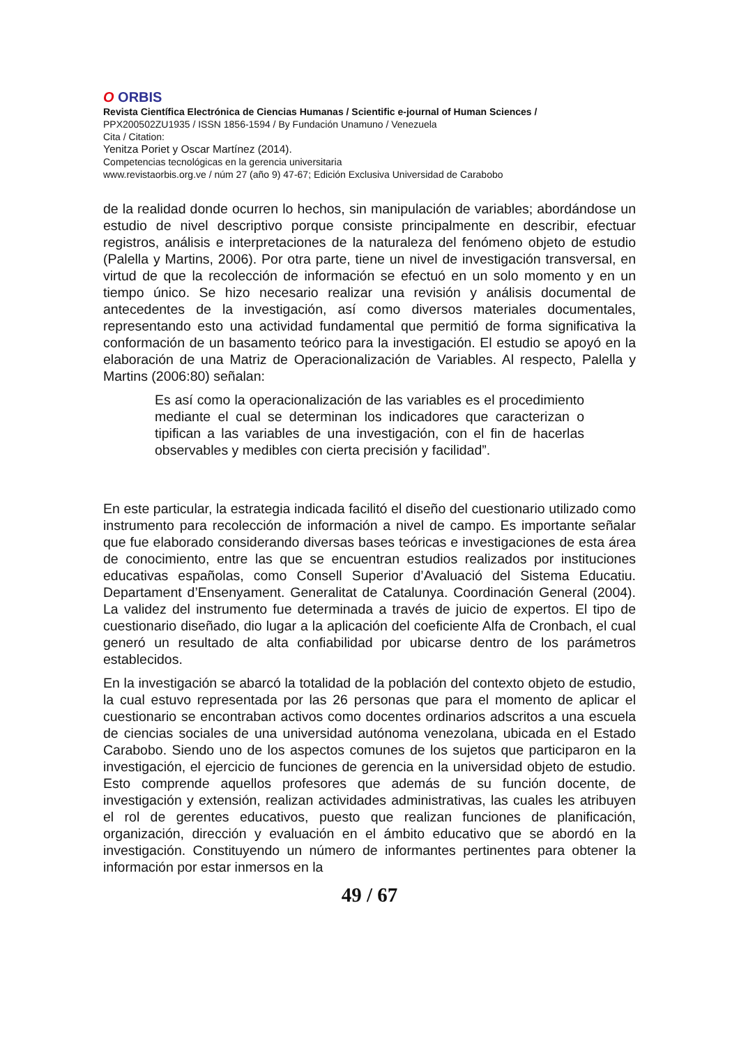O ORBIS
Revista Científica Electrónica de Ciencias Humanas / Scientific e-journal of Human Sciences /
PPX200502ZU1935 / ISSN 1856-1594 / By Fundación Unamuno / Venezuela
Cita / Citation:
Yenitza Poriet y Oscar Martínez (2014).
Competencias tecnológicas en la gerencia universitaria
www.revistaorbis.org.ve / núm 27 (año 9) 47-67; Edición Exclusiva Universidad de Carabobo
de la realidad donde ocurren lo hechos, sin manipulación de variables; abordándose un estudio de nivel descriptivo porque consiste principalmente en describir, efectuar registros, análisis e interpretaciones de la naturaleza del fenómeno objeto de estudio (Palella y Martins, 2006). Por otra parte, tiene un nivel de investigación transversal, en virtud de que la recolección de información se efectuó en un solo momento y en un tiempo único. Se hizo necesario realizar una revisión y análisis documental de antecedentes de la investigación, así como diversos materiales documentales, representando esto una actividad fundamental que permitió de forma significativa la conformación de un basamento teórico para la investigación. El estudio se apoyó en la elaboración de una Matriz de Operacionalización de Variables. Al respecto, Palella y Martins (2006:80) señalan:
Es así como la operacionalización de las variables es el procedimiento mediante el cual se determinan los indicadores que caracterizan o tipifican a las variables de una investigación, con el fin de hacerlas observables y medibles con cierta precisión y facilidad”.
En este particular, la estrategia indicada facilitó el diseño del cuestionario utilizado como instrumento para recolección de información a nivel de campo. Es importante señalar que fue elaborado considerando diversas bases teóricas e investigaciones de esta área de conocimiento, entre las que se encuentran estudios realizados por instituciones educativas españolas, como Consell Superior d’Avaluació del Sistema Educatiu. Departament d’Ensenyament. Generalitat de Catalunya. Coordinación General (2004). La validez del instrumento fue determinada a través de juicio de expertos. El tipo de cuestionario diseñado, dio lugar a la aplicación del coeficiente Alfa de Cronbach, el cual generó un resultado de alta confiabilidad por ubicarse dentro de los parámetros establecidos.
En la investigación se abarcó la totalidad de la población del contexto objeto de estudio, la cual estuvo representada por las 26 personas que para el momento de aplicar el cuestionario se encontraban activos como docentes ordinarios adscritos a una escuela de ciencias sociales de una universidad autónoma venezolana, ubicada en el Estado Carabobo. Siendo uno de los aspectos comunes de los sujetos que participaron en la investigación, el ejercicio de funciones de gerencia en la universidad objeto de estudio. Esto comprende aquellos profesores que además de su función docente, de investigación y extensión, realizan actividades administrativas, las cuales les atribuyen el rol de gerentes educativos, puesto que realizan funciones de planificación, organización, dirección y evaluación en el ámbito educativo que se abordó en la investigación. Constituyendo un número de informantes pertinentes para obtener la información por estar inmersos en la
49 / 67